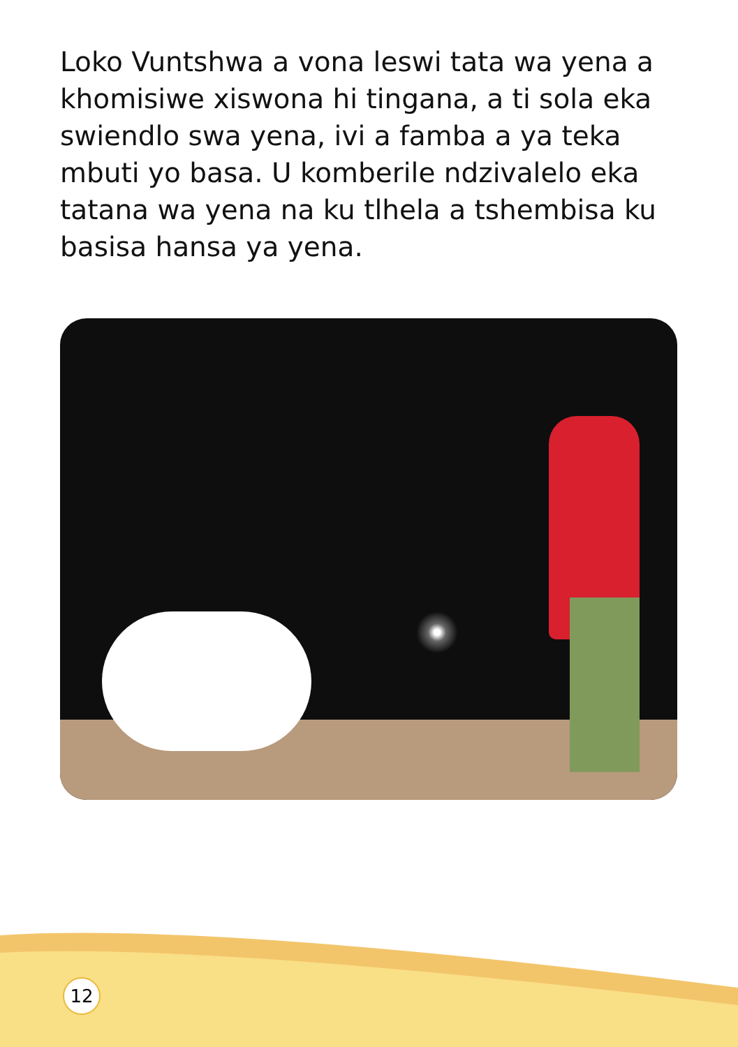Loko Vuntshwa a vona leswi tata wa yena a khomisiwe xiswona hi tingana, a ti sola eka swiendlo swa yena, ivi a famba a ya teka mbuti yo basa. U komberile ndzivalelo eka tatana wa yena na ku tlhela a tshembisa ku basisa hansa ya yena.
12